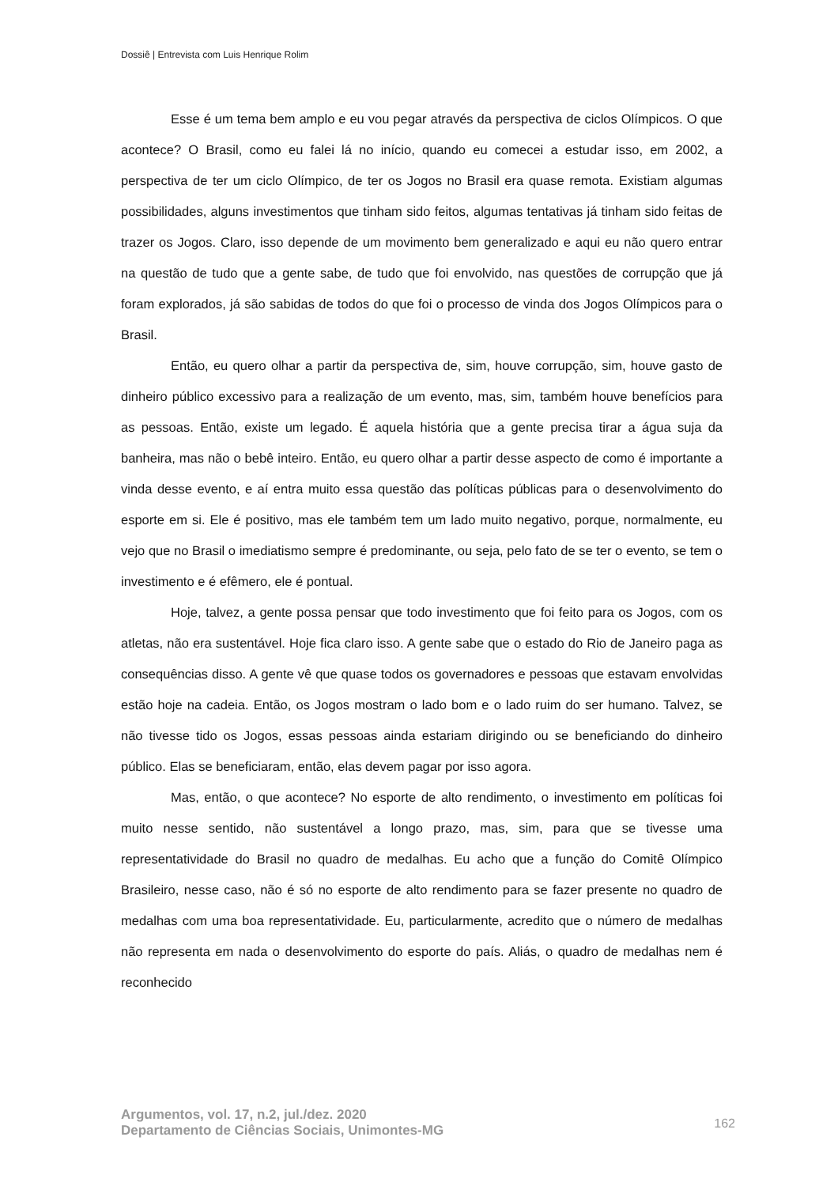Dossiê | Entrevista com Luis Henrique Rolim
Esse é um tema bem amplo e eu vou pegar através da perspectiva de ciclos Olímpicos. O que acontece? O Brasil, como eu falei lá no início, quando eu comecei a estudar isso, em 2002, a perspectiva de ter um ciclo Olímpico, de ter os Jogos no Brasil era quase remota. Existiam algumas possibilidades, alguns investimentos que tinham sido feitos, algumas tentativas já tinham sido feitas de trazer os Jogos. Claro, isso depende de um movimento bem generalizado e aqui eu não quero entrar na questão de tudo que a gente sabe, de tudo que foi envolvido, nas questões de corrupção que já foram explorados, já são sabidas de todos do que foi o processo de vinda dos Jogos Olímpicos para o Brasil.
Então, eu quero olhar a partir da perspectiva de, sim, houve corrupção, sim, houve gasto de dinheiro público excessivo para a realização de um evento, mas, sim, também houve benefícios para as pessoas. Então, existe um legado. É aquela história que a gente precisa tirar a água suja da banheira, mas não o bebê inteiro. Então, eu quero olhar a partir desse aspecto de como é importante a vinda desse evento, e aí entra muito essa questão das políticas públicas para o desenvolvimento do esporte em si. Ele é positivo, mas ele também tem um lado muito negativo, porque, normalmente, eu vejo que no Brasil o imediatismo sempre é predominante, ou seja, pelo fato de se ter o evento, se tem o investimento e é efêmero, ele é pontual.
Hoje, talvez, a gente possa pensar que todo investimento que foi feito para os Jogos, com os atletas, não era sustentável. Hoje fica claro isso. A gente sabe que o estado do Rio de Janeiro paga as consequências disso. A gente vê que quase todos os governadores e pessoas que estavam envolvidas estão hoje na cadeia. Então, os Jogos mostram o lado bom e o lado ruim do ser humano. Talvez, se não tivesse tido os Jogos, essas pessoas ainda estariam dirigindo ou se beneficiando do dinheiro público. Elas se beneficiaram, então, elas devem pagar por isso agora.
Mas, então, o que acontece? No esporte de alto rendimento, o investimento em políticas foi muito nesse sentido, não sustentável a longo prazo, mas, sim, para que se tivesse uma representatividade do Brasil no quadro de medalhas. Eu acho que a função do Comitê Olímpico Brasileiro, nesse caso, não é só no esporte de alto rendimento para se fazer presente no quadro de medalhas com uma boa representatividade. Eu, particularmente, acredito que o número de medalhas não representa em nada o desenvolvimento do esporte do país. Aliás, o quadro de medalhas nem é reconhecido
Argumentos, vol. 17, n.2, jul./dez. 2020
Departamento de Ciências Sociais, Unimontes-MG
162